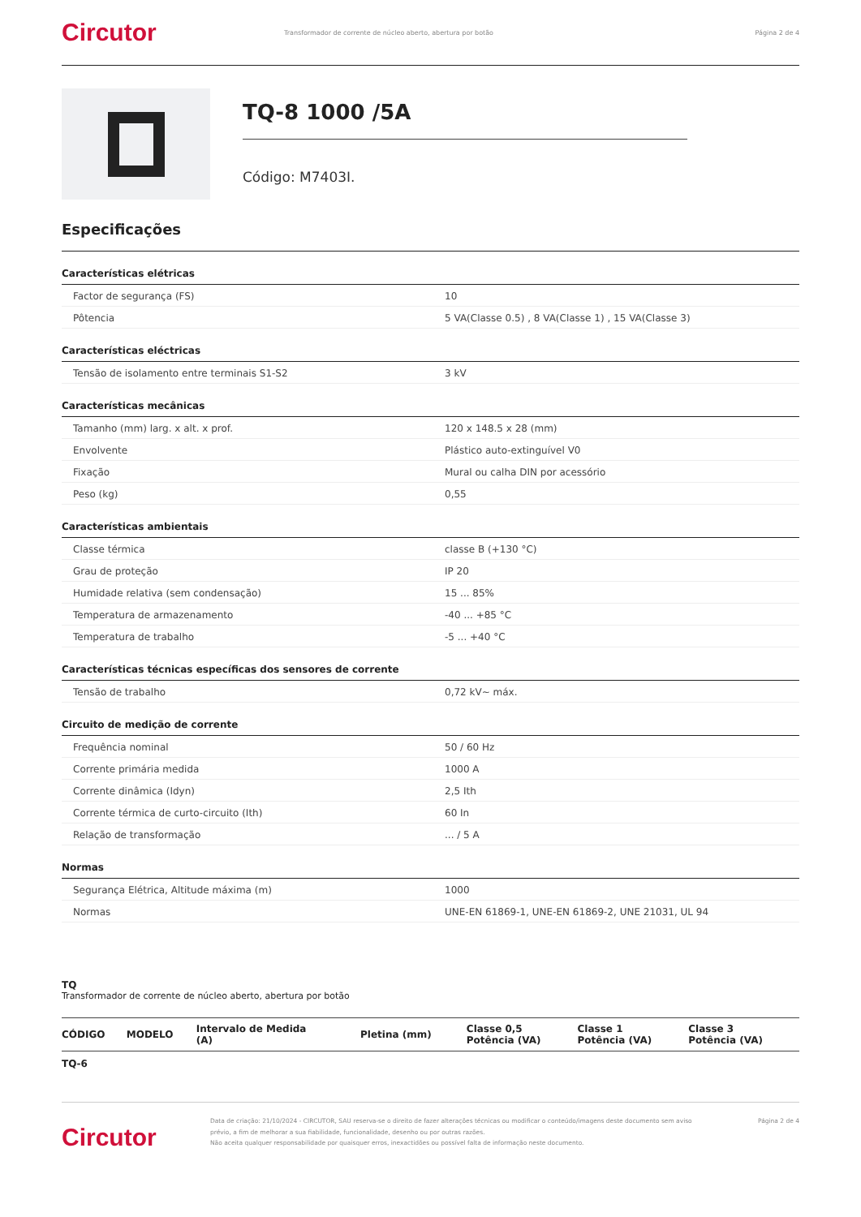Circutor
Transformador de corrente de núcleo aberto, abertura por botão
Página 2 de 4
TQ-8 1000 /5A
Código: M7403I.
Especificações
Características elétricas
| Factor de segurança (FS) | 10 |
| Pôtencia | 5 VA(Classe 0.5) , 8 VA(Classe 1) , 15 VA(Classe 3) |
Características eléctricas
| Tensão de isolamento entre terminais S1-S2 | 3 kV |
Características mecânicas
| Tamanho (mm) larg. x alt. x prof. | 120 x 148.5 x 28 (mm) |
| Envolvente | Plástico auto-extinguível V0 |
| Fixação | Mural ou calha DIN por acessório |
| Peso (kg) | 0,55 |
Características ambientais
| Classe térmica | classe B (+130 °C) |
| Grau de proteção | IP 20 |
| Humidade relativa (sem condensação) | 15 ... 85% |
| Temperatura de armazenamento | -40 ... +85 °C |
| Temperatura de trabalho | -5 ... +40 °C |
Características técnicas específicas dos sensores de corrente
| Tensão de trabalho | 0,72 kV~ máx. |
Circuito de medição de corrente
| Frequência nominal | 50 / 60 Hz |
| Corrente primária medida | 1000 A |
| Corrente dinâmica (Idyn) | 2,5 Ith |
| Corrente térmica de curto-circuito (Ith) | 60 In |
| Relação de transformação | ... / 5 A |
Normas
| Segurança Elétrica, Altitude máxima (m) | 1000 |
| Normas | UNE-EN 61869-1, UNE-EN 61869-2, UNE 21031, UL 94 |
TQ
Transformador de corrente de núcleo aberto, abertura por botão
| CÓDIGO | MODELO | Intervalo de Medida (A) | Pletina (mm) | Classe 0,5 Potência (VA) | Classe 1 Potência (VA) | Classe 3 Potência (VA) |
| --- | --- | --- | --- | --- | --- | --- |
| TQ-6 | | | | | | |
Circutor
Data de criação: 21/10/2024 - CIRCUTOR, SAU reserva-se o direito de fazer alterações técnicas ou modificar o conteúdo/imagens deste documento sem aviso prévio, a fim de melhorar a sua fiabilidade, funcionalidade, desenho ou por outras razões.
Não aceita qualquer responsabilidade por quaisquer erros, inexactidões ou possível falta de informação neste documento.
Página 2 de 4